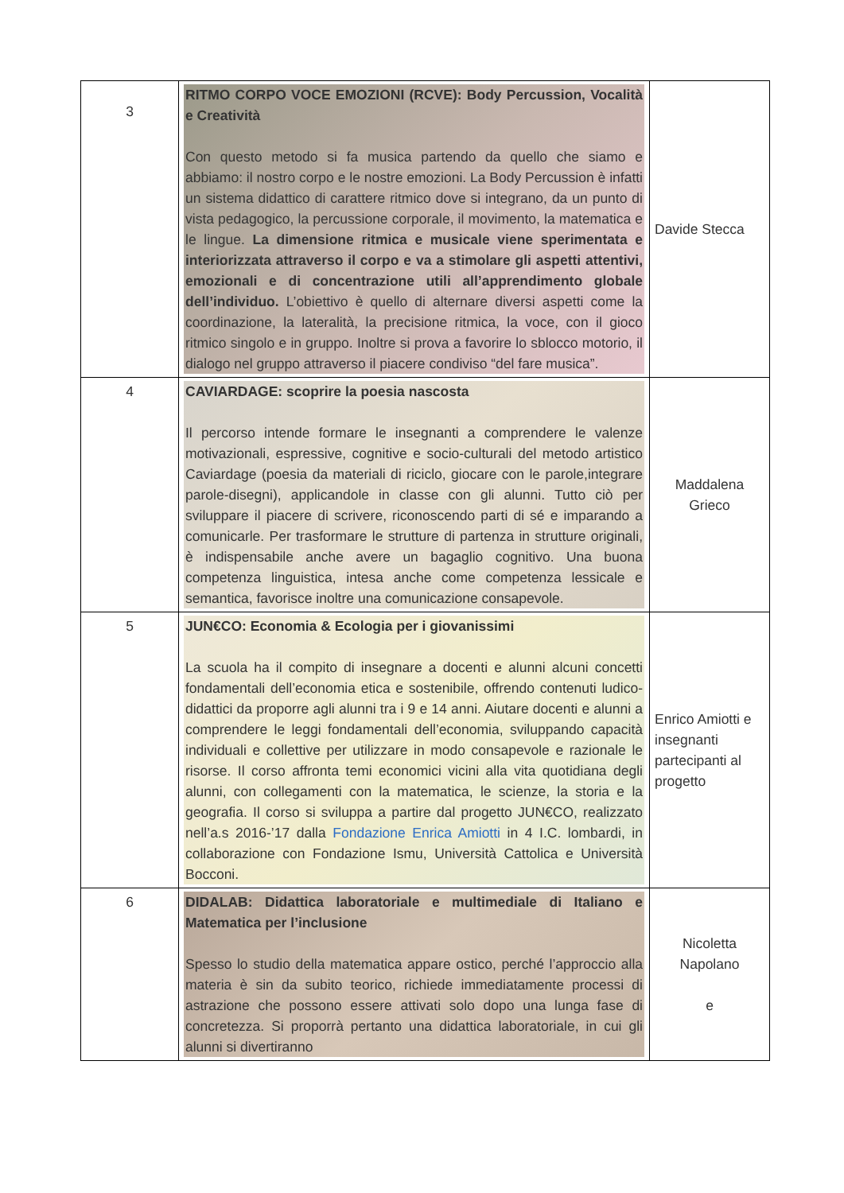| 3 | RITMO CORPO VOCE EMOZIONI (RCVE): Body Percussion, Vocalità e Creatività Con questo metodo si fa musica partendo da quello che siamo e abbiamo: il nostro corpo e le nostre emozioni. La Body Percussion è infatti un sistema didattico di carattere ritmico dove si integrano, da un punto di vista pedagogico, la percussione corporale, il movimento, la matematica e le lingue. La dimensione ritmica e musicale viene sperimentata e interiorizzata attraverso il corpo e va a stimolare gli aspetti attentivi, emozionali e di concentrazione utili all’apprendimento globale dell’individuo. L’obiettivo è quello di alternare diversi aspetti come la coordinazione, la lateralità, la precisione ritmica, la voce, con il gioco ritmico singolo e in gruppo. Inoltre si prova a favorire lo sblocco motorio, il dialogo nel gruppo attraverso il piacere condiviso “del fare musica”. | Davide Stecca |
| 4 | CAVIARDAGE: scoprire la poesia nascosta Il percorso intende formare le insegnanti a comprendere le valenze motivazionali, espressive, cognitive e socio-culturali del metodo artistico Caviardage (poesia da materiali di riciclo, giocare con le parole,integrare parole-disegni), applicandole in classe con gli alunni. Tutto ciò per sviluppare il piacere di scrivere, riconoscendo parti di sé e imparando a comunicarle. Per trasformare le strutture di partenza in strutture originali, è indispensabile anche avere un bagaglio cognitivo. Una buona competenza linguistica, intesa anche come competenza lessicale e semantica, favorisce inoltre una comunicazione consapevole. | Maddalena Grieco |
| 5 | JUN€CO: Economia & Ecologia per i giovanissimi La scuola ha il compito di insegnare a docenti e alunni alcuni concetti fondamentali dell’economia etica e sostenibile, offrendo contenuti ludico-didattici da proporre agli alunni tra i 9 e 14 anni. Aiutare docenti e alunni a comprendere le leggi fondamentali dell’economia, sviluppando capacità individuali e collettive per utilizzare in modo consapevole e razionale le risorse. Il corso affronta temi economici vicini alla vita quotidiana degli alunni, con collegamenti con la matematica, le scienze, la storia e la geografia. Il corso si sviluppa a partire dal progetto JUN€CO, realizzato nell’a.s 2016-’17 dalla Fondazione Enrica Amiotti in 4 I.C. lombardi, in collaborazione con Fondazione Ismu, Università Cattolica e Università Bocconi. | Enrico Amiotti e insegnanti partecipanti al progetto |
| 6 | DIDALAB: Didattica laboratoriale e multimediale di Italiano e Matematica per l’inclusione Spesso lo studio della matematica appare ostico, perché l’approccio alla materia è sin da subito teorico, richiede immediatamente processi di astrazione che possono essere attivati solo dopo una lunga fase di concretezza. Si proporrà pertanto una didattica laboratoriale, in cui gli alunni si divertiranno | Nicoletta Napolano e |